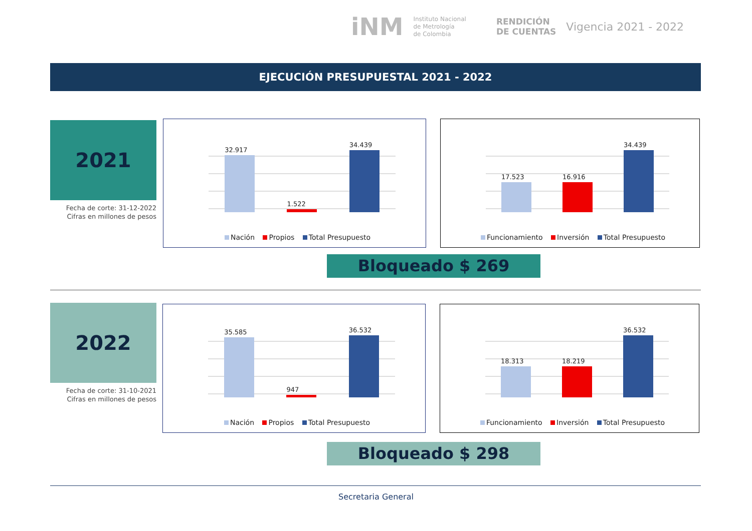iNM
Instituto Nacional
de Metrología
de Colombia
RENDICIÓN
DE CUENTAS
Vigencia 2021 - 2022
EJECUCIÓN PRESUPUESTAL 2021 - 2022
2021
Fecha de corte: 31-12-2022
Cifras en millones de pesos
32.917
1.522
34.439
Nación Propios Total Presupuesto
17.523
16.916
34.439
Funcionamiento Inversión Total Presupuesto
Bloqueado $ 269
2022
Fecha de corte: 31-10-2021
Cifras en millones de pesos
35.585
947
36.532
Nación Propios Total Presupuesto
18.313
18.219
36.532
Funcionamiento Inversión Total Presupuesto
Bloqueado $ 298
Secretaria General